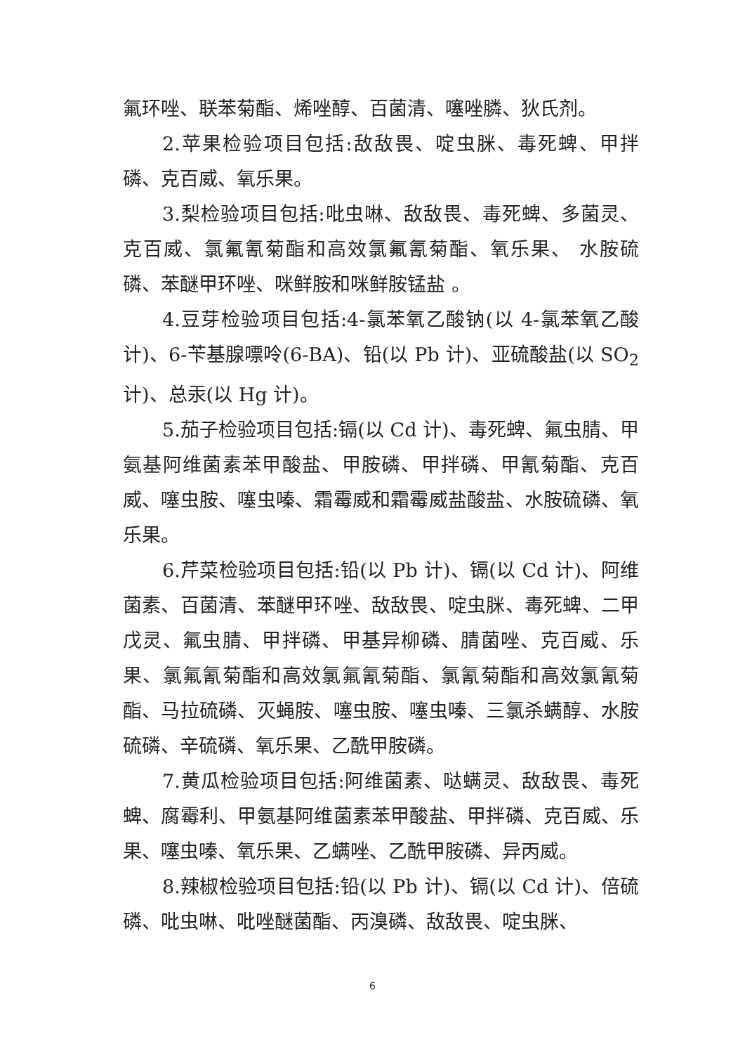氟环唑、联苯菊酯、烯唑醇、百菌清、噻唑膦、狄氏剂。
2.苹果检验项目包括:敌敌畏、啶虫脒、毒死蜱、甲拌磷、克百威、氧乐果。
3.梨检验项目包括:吡虫啉、敌敌畏、毒死蜱、多菌灵、克百威、氯氟氰菊酯和高效氯氟氰菊酯、氧乐果、 水胺硫磷、苯醚甲环唑、咪鲜胺和咪鲜胺锰盐 。
4.豆芽检验项目包括:4-氯苯氧乙酸钠(以 4-氯苯氧乙酸计)、6-苄基腺嘌呤(6-BA)、铅(以 Pb 计)、亚硫酸盐(以 SO<sub>2</sub> 计)、总汞(以 Hg 计)。
5.茄子检验项目包括:镉(以 Cd 计)、毒死蜱、氟虫腈、甲氨基阿维菌素苯甲酸盐、甲胺磷、甲拌磷、甲氰菊酯、克百威、噻虫胺、噻虫嗪、霜霉威和霜霉威盐酸盐、水胺硫磷、氧乐果。
6.芹菜检验项目包括:铅(以 Pb 计)、镉(以 Cd 计)、阿维菌素、百菌清、苯醚甲环唑、敌敌畏、啶虫脒、毒死蜱、二甲戊灵、氟虫腈、甲拌磷、甲基异柳磷、腈菌唑、克百威、乐果、氯氟氰菊酯和高效氯氟氰菊酯、氯氰菊酯和高效氯氰菊酯、马拉硫磷、灭蝇胺、噻虫胺、噻虫嗪、三氯杀螨醇、水胺硫磷、辛硫磷、氧乐果、乙酰甲胺磷。
7.黄瓜检验项目包括:阿维菌素、哒螨灵、敌敌畏、毒死蜱、腐霉利、甲氨基阿维菌素苯甲酸盐、甲拌磷、克百威、乐果、噻虫嗪、氧乐果、乙螨唑、乙酰甲胺磷、异丙威。
8.辣椒检验项目包括:铅(以 Pb 计)、镉(以 Cd 计)、倍硫磷、吡虫啉、吡唑醚菌酯、丙溴磷、敌敌畏、啶虫脒、
6